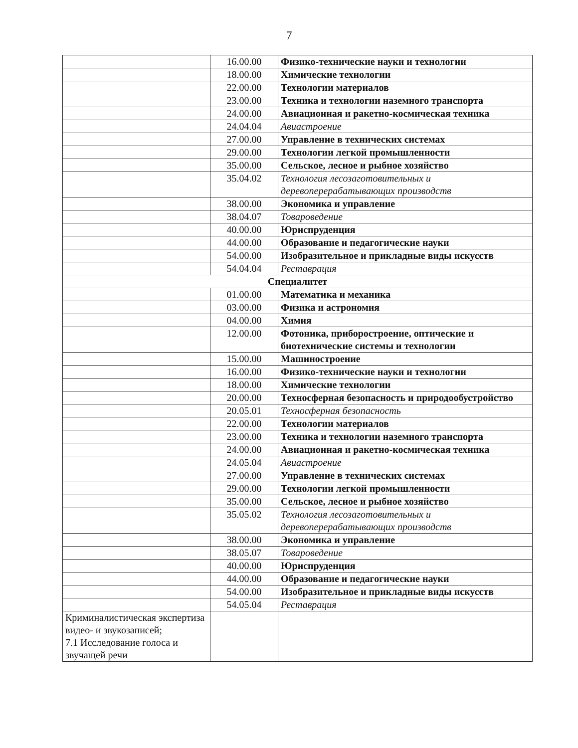7
| | 16.00.00 | Физико-технические науки и технологии |
| | 18.00.00 | Химические технологии |
| | 22.00.00 | Технологии материалов |
| | 23.00.00 | Техника и технологии наземного транспорта |
| | 24.00.00 | Авиационная и ракетно-космическая техника |
| | 24.04.04 | Авиастроение |
| | 27.00.00 | Управление в технических системах |
| | 29.00.00 | Технологии легкой промышленности |
| | 35.00.00 | Сельское, лесное и рыбное хозяйство |
| | 35.04.02 | Технология лесозаготовительных и деревоперерабатывающих производств |
| | 38.00.00 | Экономика и управление |
| | 38.04.07 | Товароведение |
| | 40.00.00 | Юриспруденция |
| | 44.00.00 | Образование и педагогические науки |
| | 54.00.00 | Изобразительное и прикладные виды искусств |
| | 54.04.04 | Реставрация |
| Специалитет | | |
| | 01.00.00 | Математика и механика |
| | 03.00.00 | Физика и астрономия |
| | 04.00.00 | Химия |
| | 12.00.00 | Фотоника, приборостроение, оптические и биотехнические системы и технологии |
| | 15.00.00 | Машиностроение |
| | 16.00.00 | Физико-технические науки и технологии |
| | 18.00.00 | Химические технологии |
| | 20.00.00 | Техносферная безопасность и природообустройство |
| | 20.05.01 | Техносферная безопасность |
| | 22.00.00 | Технологии материалов |
| | 23.00.00 | Техника и технологии наземного транспорта |
| | 24.00.00 | Авиационная и ракетно-космическая техника |
| | 24.05.04 | Авиастроение |
| | 27.00.00 | Управление в технических системах |
| | 29.00.00 | Технологии легкой промышленности |
| | 35.00.00 | Сельское, лесное и рыбное хозяйство |
| | 35.05.02 | Технология лесозаготовительных и деревоперерабатывающих производств |
| | 38.00.00 | Экономика и управление |
| | 38.05.07 | Товароведение |
| | 40.00.00 | Юриспруденция |
| | 44.00.00 | Образование и педагогические науки |
| | 54.00.00 | Изобразительное и прикладные виды искусств |
| | 54.05.04 | Реставрация |
| Криминалистическая экспертиза видео- и звукозаписей; 7.1 Исследование голоса и звучащей речи | | |